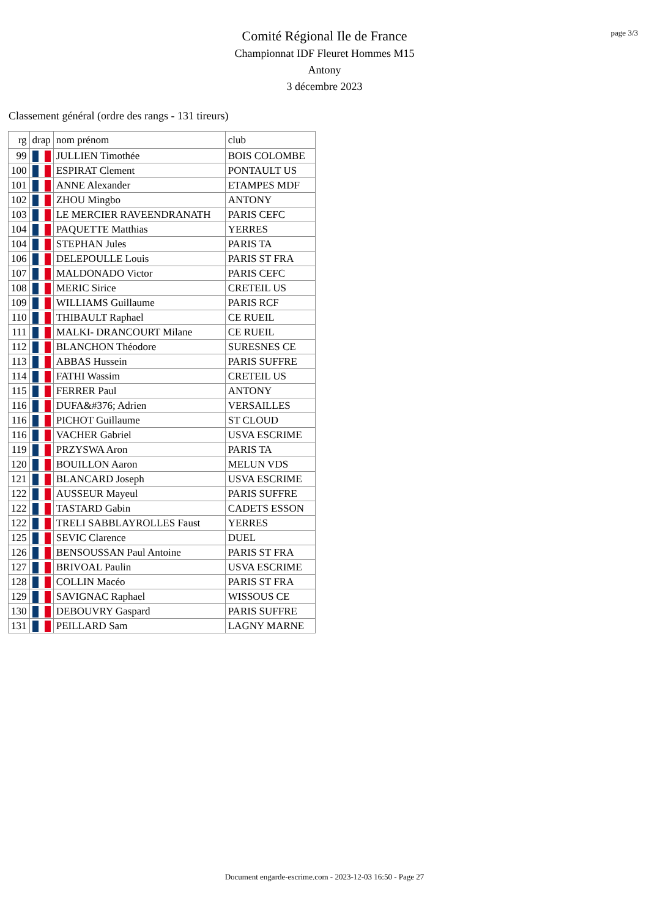page 3/3
Comité Régional Ile de France
Championnat IDF Fleuret Hommes M15
Antony
3 décembre 2023
Classement général (ordre des rangs - 131 tireurs)
| rg | drap | nom prénom | club |
| --- | --- | --- | --- |
| 99 | | JULLIEN Timothée | BOIS COLOMBE |
| 100 | | ESPIRAT Clement | PONTAULT US |
| 101 | | ANNE Alexander | ETAMPES MDF |
| 102 | | ZHOU Mingbo | ANTONY |
| 103 | | LE MERCIER RAVEENDRANATH | PARIS CEFC |
| 104 | | PAQUETTE Matthias | YERRES |
| 104 | | STEPHAN Jules | PARIS TA |
| 106 | | DELEPOULLE Louis | PARIS ST FRA |
| 107 | | MALDONADO Victor | PARIS CEFC |
| 108 | | MERIC Sirice | CRETEIL US |
| 109 | | WILLIAMS Guillaume | PARIS RCF |
| 110 | | THIBAULT Raphael | CE RUEIL |
| 111 | | MALKI- DRANCOURT Milane | CE RUEIL |
| 112 | | BLANCHON Théodore | SURESNES CE |
| 113 | | ABBAS Hussein | PARIS SUFFRE |
| 114 | | FATHI Wassim | CRETEIL US |
| 115 | | FERRER Paul | ANTONY |
| 116 | | DUFA&#376; Adrien | VERSAILLES |
| 116 | | PICHOT Guillaume | ST CLOUD |
| 116 | | VACHER Gabriel | USVA ESCRIME |
| 119 | | PRZYSWA Aron | PARIS TA |
| 120 | | BOUILLON Aaron | MELUN VDS |
| 121 | | BLANCARD Joseph | USVA ESCRIME |
| 122 | | AUSSEUR Mayeul | PARIS SUFFRE |
| 122 | | TASTARD Gabin | CADETS ESSON |
| 122 | | TRELI SABBLAYROLLES Faust | YERRES |
| 125 | | SEVIC Clarence | DUEL |
| 126 | | BENSOUSSAN Paul Antoine | PARIS ST FRA |
| 127 | | BRIVOAL Paulin | USVA ESCRIME |
| 128 | | COLLIN Macéo | PARIS ST FRA |
| 129 | | SAVIGNAC Raphael | WISSOUS CE |
| 130 | | DEBOUVRY Gaspard | PARIS SUFFRE |
| 131 | | PEILLARD Sam | LAGNY MARNE |
Document engarde-escrime.com - 2023-12-03 16:50 - Page 27